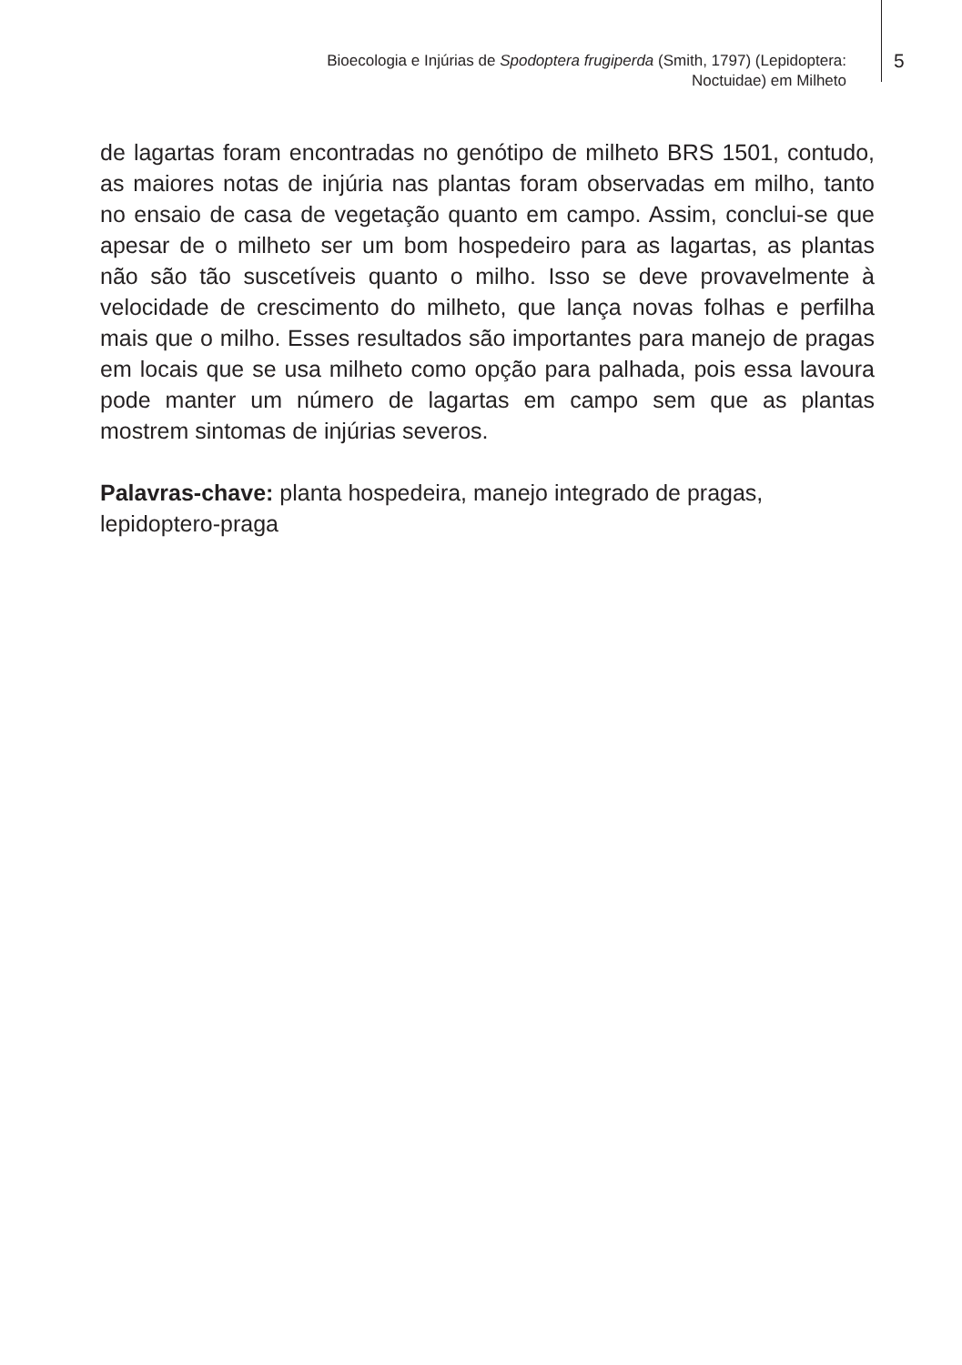Bioecologia e Injúrias de Spodoptera frugiperda (Smith, 1797) (Lepidoptera:
Noctuidae) em Milheto
5
de lagartas foram encontradas no genótipo de milheto BRS 1501, contudo, as maiores notas de injúria nas plantas foram observadas em milho, tanto no ensaio de casa de vegetação quanto em campo. Assim, conclui-se que apesar de o milheto ser um bom hospedeiro para as lagartas, as plantas não são tão suscetíveis quanto o milho. Isso se deve provavelmente à velocidade de crescimento do milheto, que lança novas folhas e perfilha mais que o milho. Esses resultados são importantes para manejo de pragas em locais que se usa milheto como opção para palhada, pois essa lavoura pode manter um número de lagartas em campo sem que as plantas mostrem sintomas de injúrias severos.
Palavras-chave: planta hospedeira, manejo integrado de pragas, lepidoptero-praga